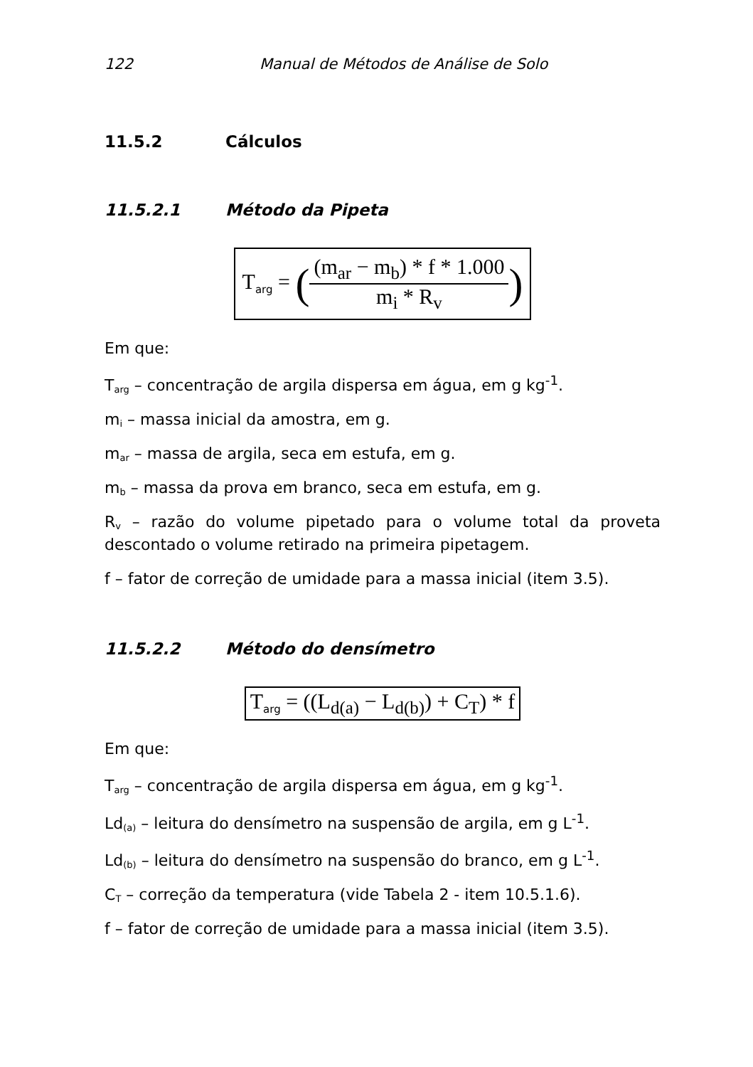122 Manual de Métodos de Análise de Solo
11.5.2 Cálculos
11.5.2.1 Método da Pipeta
Targ = (
(m<sub>ar</sub> − m<sub>b</sub>) * f * 1.000
m<sub>i</sub> * R<sub>v</sub>
)
Em que:
Targ – concentração de argila dispersa em água, em g kg<sup>-1</sup>.
mi – massa inicial da amostra, em g.
mar – massa de argila, seca em estufa, em g.
mb – massa da prova em branco, seca em estufa, em g.
Rv – razão do volume pipetado para o volume total da proveta descontado o volume retirado na primeira pipetagem.
f – fator de correção de umidade para a massa inicial (item 3.5).
11.5.2.2 Método do densímetro
Targ = ((L<sub>d(a)</sub> − L<sub>d(b)</sub>) + C<sub>T</sub>) * f
Em que:
Targ – concentração de argila dispersa em água, em g kg<sup>-1</sup>.
Ld(a) – leitura do densímetro na suspensão de argila, em g L<sup>-1</sup>.
Ld(b) – leitura do densímetro na suspensão do branco, em g L<sup>-1</sup>.
CT – correção da temperatura (vide Tabela 2 - item 10.5.1.6).
f – fator de correção de umidade para a massa inicial (item 3.5).